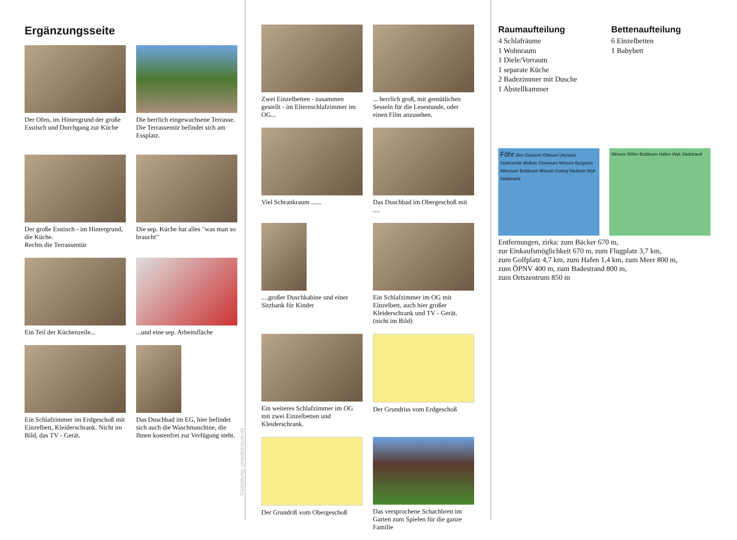Ergänzungsseite
Der Ofen, im Hintergrund der große Esstisch und Durchgang zur Küche
Die herrlich eingewachsene Terrasse.
Die Terrassentür befindet sich am Essplatz.
Der große Esstisch - im Hintergrund, die Küche.
Rechts die Terrassentür
Die sep. Küche hat alles "was man so braucht"
Ein Teil der Küchenzeile...
...und eine sep. Arbeitsfläche
Ein Schlafzimmer im Erdgeschoß mit Einzelbett, Kleiderschrank. Nicht im Bild, das TV - Gerät.
Das Duschbad im EG, hier befindet sich auch die Waschmaschine, die Ihnen kostenfrei zur Verfügung steht.
Gestaltung: urlaubstraum.de
Zwei Einzelbetten - zusammen gestellt - im Elternschlafzimmer im OG...
... herrlich groß, mit gemütlichen Sesseln für die Lesestunde, oder einen Film anzusehen.
Viel Schrankraum ......
Das Duschbad im Obergeschoß mit ....
....großer Duschkabine und einer Sitzbank für Kinder
Ein Schlafzimmer im OG mit Einzelbett, auch hier großer Kleiderschrank und TV - Gerät. (nicht im Bild)
Ein weiteres Schlafzimmer im OG mit zwei Einzelbetten und Kleiderschrank.
Der Grundriss vom Erdgeschoß
Der Grundriß vom Obergeschoß
Das versprochene Schachbrett im Garten zum Spielen für die ganze Familie
Raumaufteilung
4 Schlafräume
1 Wohnraum
1 Diele/Vorraum
1 separate Küche
2 Badezimmer mit Dusche
1 Abstellkammer
Bettenaufteilung
6 Einzelbetten
1 Babybett
Föhr 2km Dunsum Oldsum Utersum Süderende Midlum Oevenum Wrixum Borgsum Alkersum Boldixum Witsum Goting Nieblum Wyk Südstrand
Wrixum 500m Boldixum Hafen Wyk Südstrand
Entfernungen, zirka: zum Bäcker 670 m,
zur Einkaufsmöglichkeit 670 m, zum Flugplatz 3,7 km,
zum Golfplatz 4,7 km, zum Hafen 1,4 km, zum Meer 800 m,
zum ÖPNV 400 m, zum Badestrand 800 m,
zum Ortszentrum 850 m